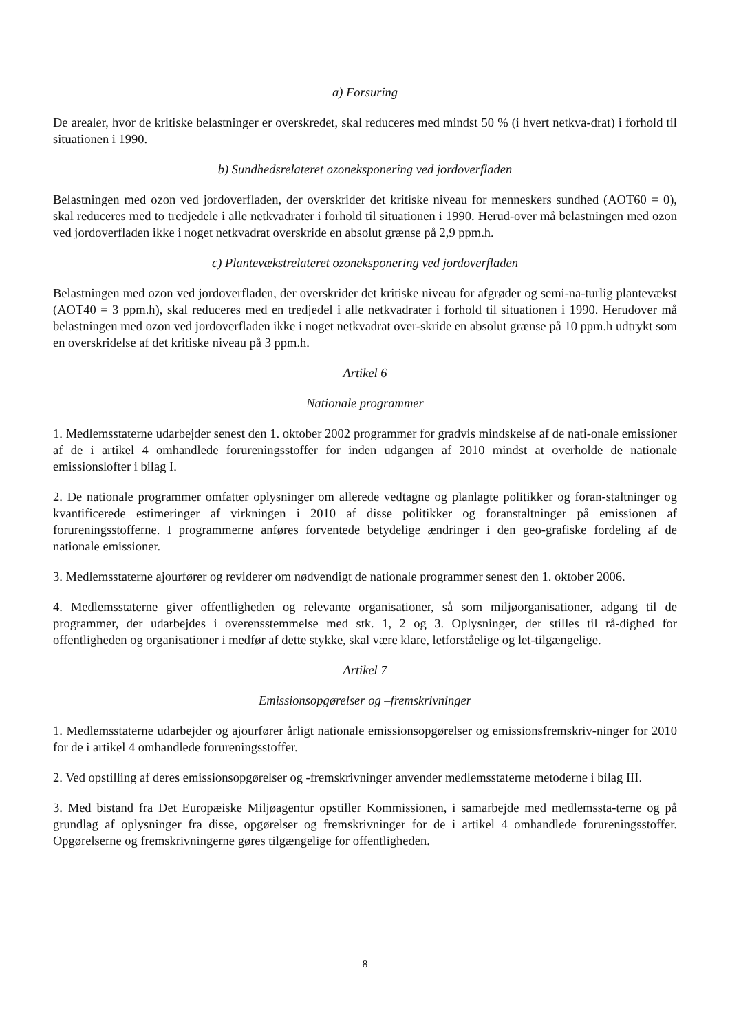a) Forsuring
De arealer, hvor de kritiske belastninger er overskredet, skal reduceres med mindst 50 % (i hvert netkva-drat) i forhold til situationen i 1990.
b) Sundhedsrelateret ozoneksponering ved jordoverfladen
Belastningen med ozon ved jordoverfladen, der overskrider det kritiske niveau for menneskers sundhed (AOT60 = 0), skal reduceres med to tredjedele i alle netkvadrater i forhold til situationen i 1990. Herud-over må belastningen med ozon ved jordoverfladen ikke i noget netkvadrat overskride en absolut grænse på 2,9 ppm.h.
c) Plantevækstrelateret ozoneksponering ved jordoverfladen
Belastningen med ozon ved jordoverfladen, der overskrider det kritiske niveau for afgrøder og semi-na-turlig plantevækst (AOT40 = 3 ppm.h), skal reduceres med en tredjedel i alle netkvadrater i forhold til situationen i 1990. Herudover må belastningen med ozon ved jordoverfladen ikke i noget netkvadrat over-skride en absolut grænse på 10 ppm.h udtrykt som en overskridelse af det kritiske niveau på 3 ppm.h.
Artikel 6
Nationale programmer
1. Medlemsstaterne udarbejder senest den 1. oktober 2002 programmer for gradvis mindskelse af de nati-onale emissioner af de i artikel 4 omhandlede forureningsstoffer for inden udgangen af 2010 mindst at overholde de nationale emissionslofter i bilag I.
2. De nationale programmer omfatter oplysninger om allerede vedtagne og planlagte politikker og foran-staltninger og kvantificerede estimeringer af virkningen i 2010 af disse politikker og foranstaltninger på emissionen af forureningsstofferne. I programmerne anføres forventede betydelige ændringer i den geo-grafiske fordeling af de nationale emissioner.
3. Medlemsstaterne ajourfører og reviderer om nødvendigt de nationale programmer senest den 1. oktober 2006.
4. Medlemsstaterne giver offentligheden og relevante organisationer, så som miljøorganisationer, adgang til de programmer, der udarbejdes i overensstemmelse med stk. 1, 2 og 3. Oplysninger, der stilles til rå-dighed for offentligheden og organisationer i medfør af dette stykke, skal være klare, letforståelige og let-tilgængelige.
Artikel 7
Emissionsopgørelser og –fremskrivninger
1. Medlemsstaterne udarbejder og ajourfører årligt nationale emissionsopgørelser og emissionsfremskriv-ninger for 2010 for de i artikel 4 omhandlede forureningsstoffer.
2. Ved opstilling af deres emissionsopgørelser og -fremskrivninger anvender medlemsstaterne metoderne i bilag III.
3. Med bistand fra Det Europæiske Miljøagentur opstiller Kommissionen, i samarbejde med medlemssta-terne og på grundlag af oplysninger fra disse, opgørelser og fremskrivninger for de i artikel 4 omhandlede forureningsstoffer. Opgørelserne og fremskrivningerne gøres tilgængelige for offentligheden.
8